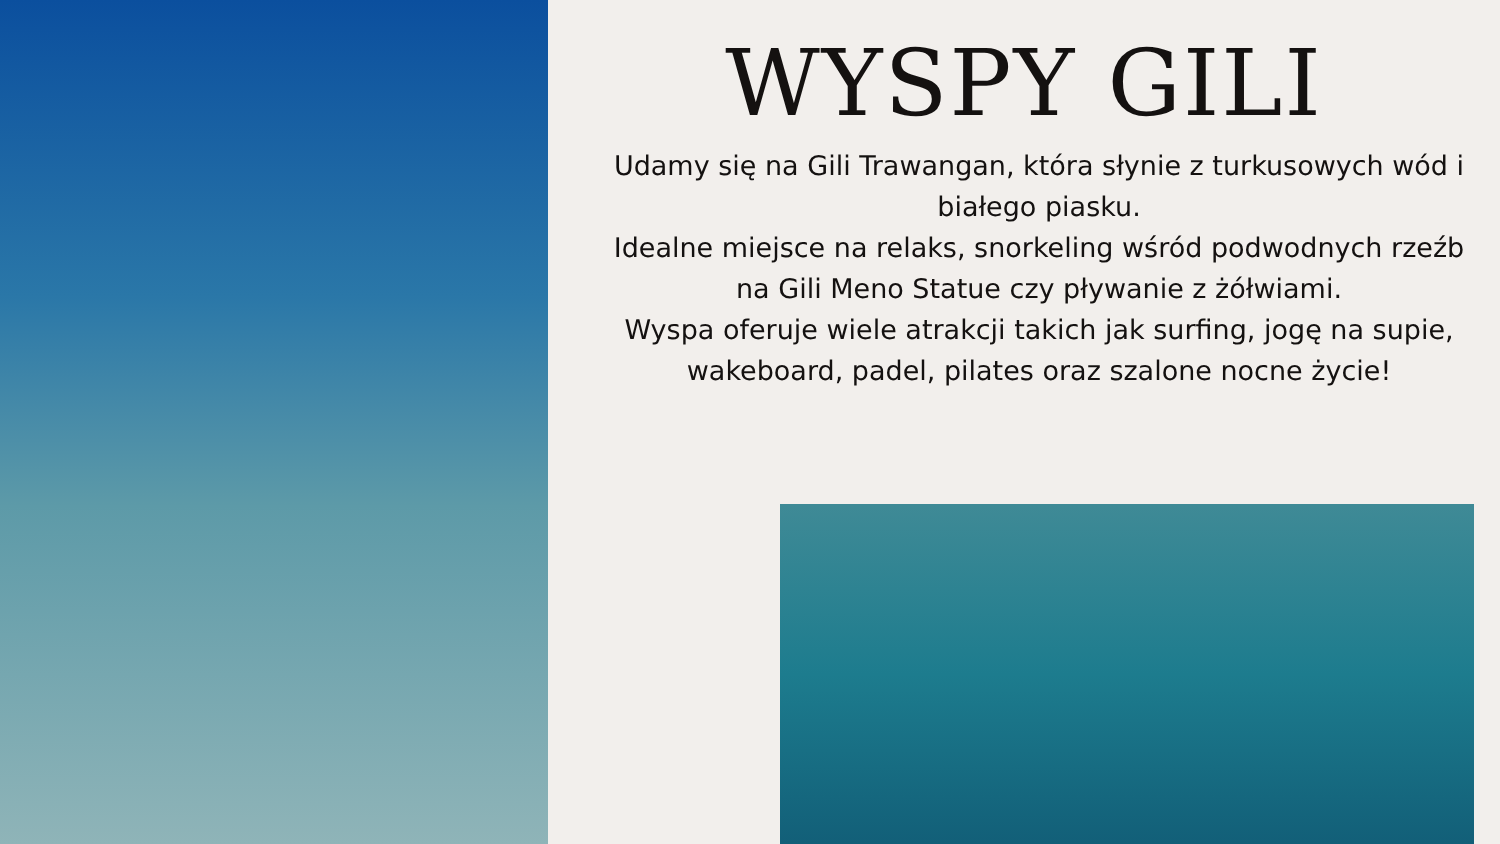WYSPY GILI
Udamy się na Gili Trawangan, która słynie z turkusowych wód i białego piasku.
Idealne miejsce na relaks, snorkeling wśród podwodnych rzeźb na Gili Meno Statue czy pływanie z żółwiami.
Wyspa oferuje wiele atrakcji takich jak surfing, jogę na supie, wakeboard, padel, pilates oraz szalone nocne życie!